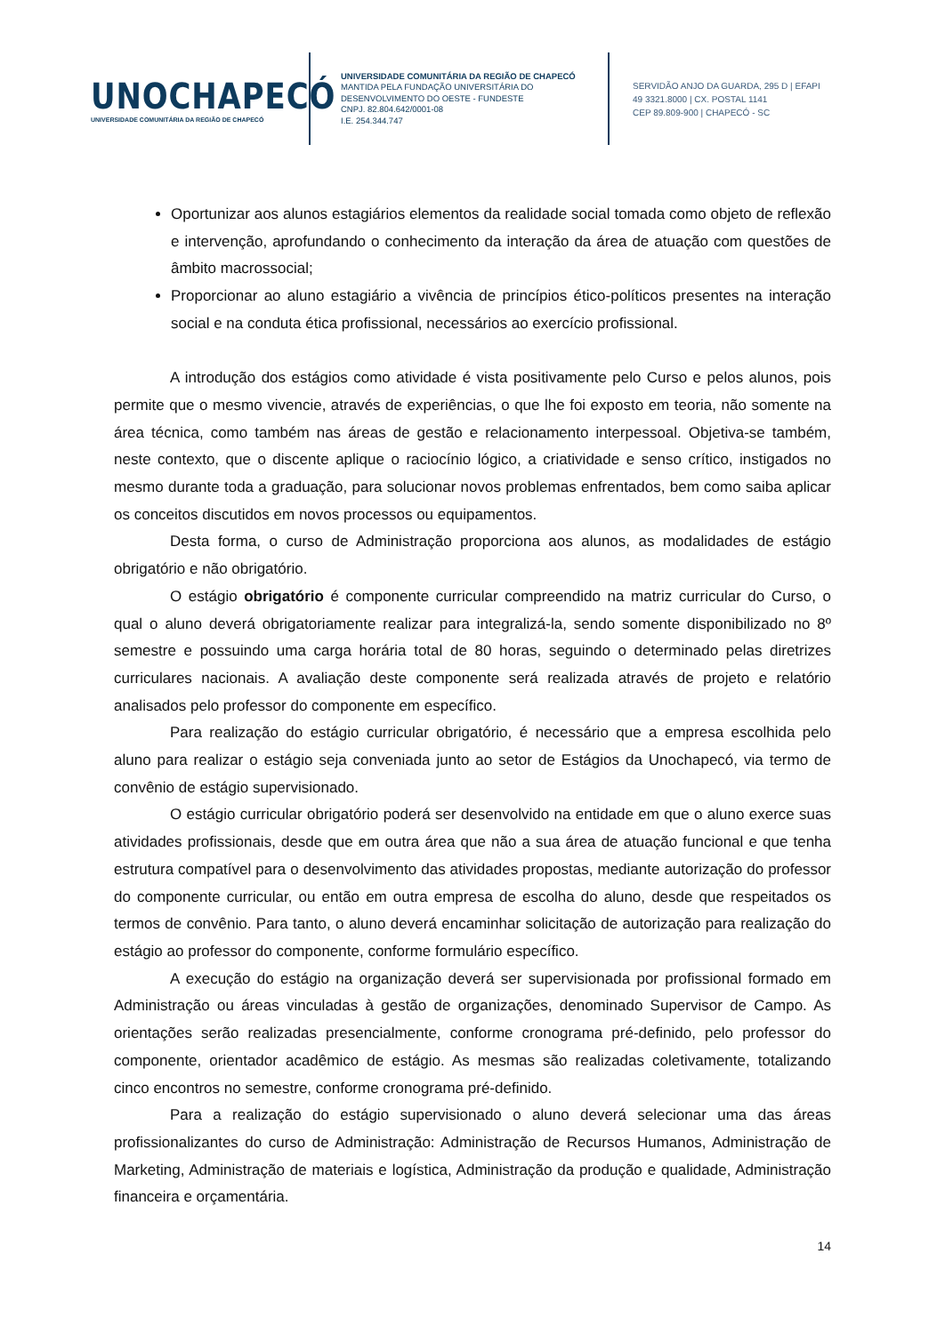UNOCHAPECÓ
UNIVERSIDADE COMUNITÁRIA DA REGIÃO DE CHAPECÓ
UNIVERSIDADE COMUNITÁRIA DA REGIÃO DE CHAPECÓ
MANTIDA PELA FUNDAÇÃO UNIVERSITÁRIA DO
DESENVOLVIMENTO DO OESTE - FUNDESTE
CNPJ. 82.804.642/0001-08
I.E. 254.344.747
SERVIDÃO ANJO DA GUARDA, 295 D | EFAPI
49 3321.8000 | CX. POSTAL 1141
CEP 89.809-900 | CHAPECÓ - SC
Oportunizar aos alunos estagiários elementos da realidade social tomada como objeto de reflexão e intervenção, aprofundando o conhecimento da interação da área de atuação com questões de âmbito macrossocial;
Proporcionar ao aluno estagiário a vivência de princípios ético-políticos presentes na interação social e na conduta ética profissional, necessários ao exercício profissional.
A introdução dos estágios como atividade é vista positivamente pelo Curso e pelos alunos, pois permite que o mesmo vivencie, através de experiências, o que lhe foi exposto em teoria, não somente na área técnica, como também nas áreas de gestão e relacionamento interpessoal. Objetiva-se também, neste contexto, que o discente aplique o raciocínio lógico, a criatividade e senso crítico, instigados no mesmo durante toda a graduação, para solucionar novos problemas enfrentados, bem como saiba aplicar os conceitos discutidos em novos processos ou equipamentos.
Desta forma, o curso de Administração proporciona aos alunos, as modalidades de estágio obrigatório e não obrigatório.
O estágio obrigatório é componente curricular compreendido na matriz curricular do Curso, o qual o aluno deverá obrigatoriamente realizar para integralizá-la, sendo somente disponibilizado no 8º semestre e possuindo uma carga horária total de 80 horas, seguindo o determinado pelas diretrizes curriculares nacionais. A avaliação deste componente será realizada através de projeto e relatório analisados pelo professor do componente em específico.
Para realização do estágio curricular obrigatório, é necessário que a empresa escolhida pelo aluno para realizar o estágio seja conveniada junto ao setor de Estágios da Unochapecó, via termo de convênio de estágio supervisionado.
O estágio curricular obrigatório poderá ser desenvolvido na entidade em que o aluno exerce suas atividades profissionais, desde que em outra área que não a sua área de atuação funcional e que tenha estrutura compatível para o desenvolvimento das atividades propostas, mediante autorização do professor do componente curricular, ou então em outra empresa de escolha do aluno, desde que respeitados os termos de convênio. Para tanto, o aluno deverá encaminhar solicitação de autorização para realização do estágio ao professor do componente, conforme formulário específico.
A execução do estágio na organização deverá ser supervisionada por profissional formado em Administração ou áreas vinculadas à gestão de organizações, denominado Supervisor de Campo. As orientações serão realizadas presencialmente, conforme cronograma pré-definido, pelo professor do componente, orientador acadêmico de estágio. As mesmas são realizadas coletivamente, totalizando cinco encontros no semestre, conforme cronograma pré-definido.
Para a realização do estágio supervisionado o aluno deverá selecionar uma das áreas profissionalizantes do curso de Administração: Administração de Recursos Humanos, Administração de Marketing, Administração de materiais e logística, Administração da produção e qualidade, Administração financeira e orçamentária.
14